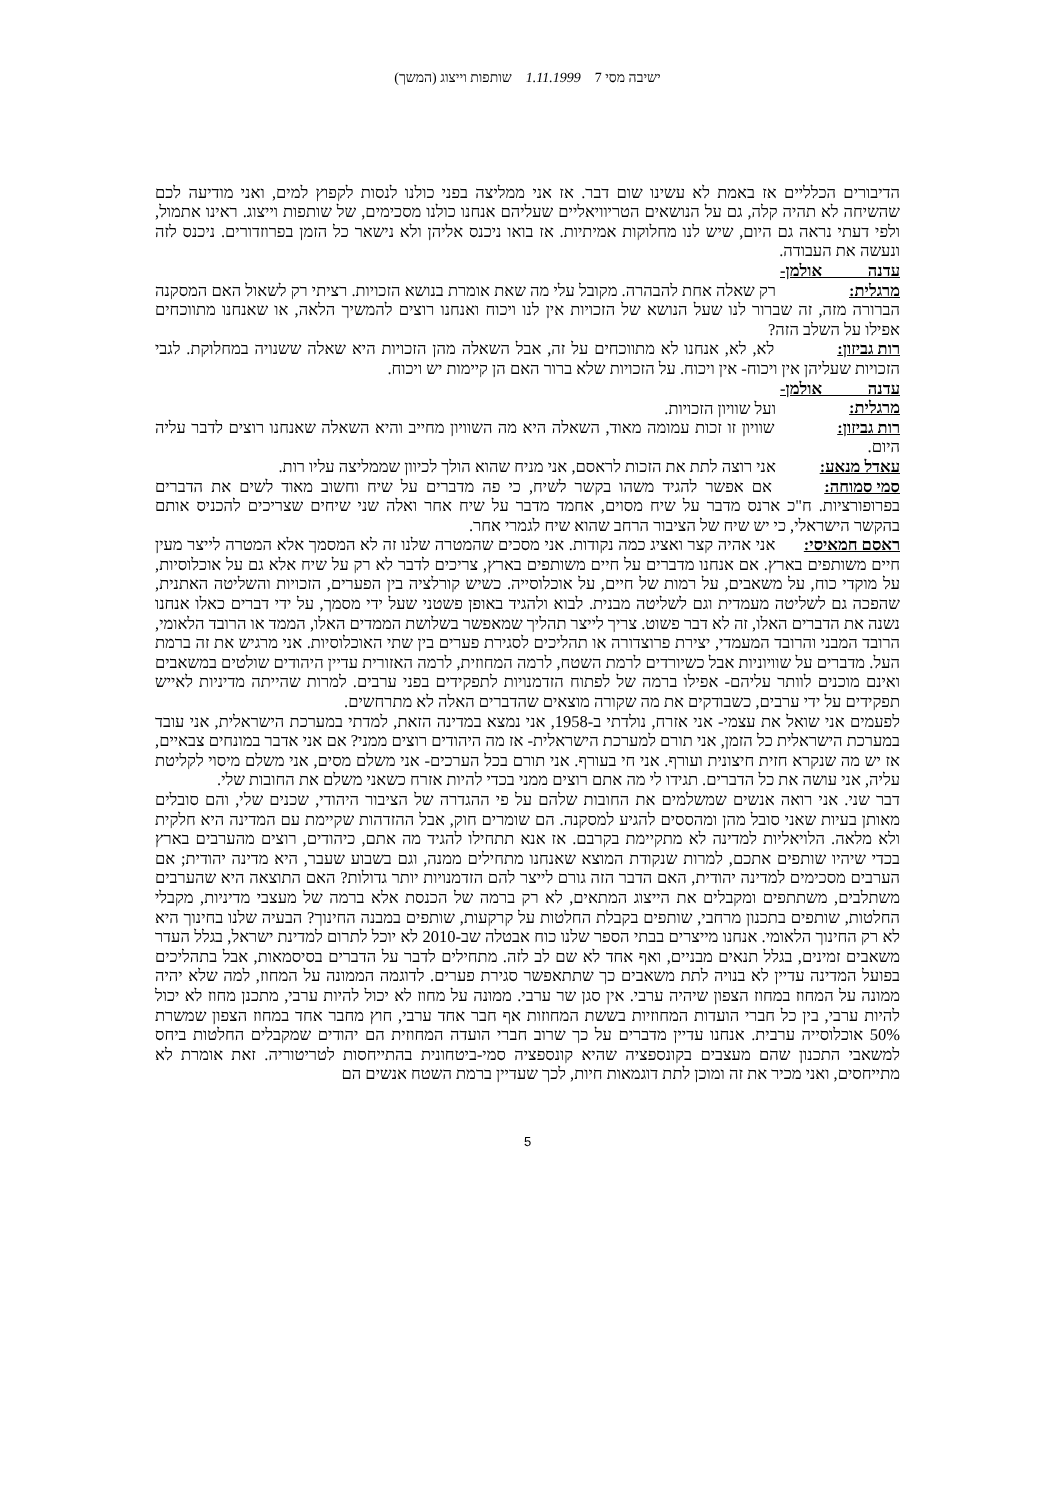ישיבה מסי 7 1.11.1999 שותפות וייצוג (המשך)
הדיבורים הכלליים אז באמת לא עשינו שום דבר. אז אני ממליצה בפני כולנו לנסות לקפוץ למים, ואני מודיעה לכם שהשיחה לא תהיה קלה, גם על הנושאים הטריוויאליים שעליהם אנחנו כולנו מסכימים, של שותפות וייצוג. ראינו אתמול, ולפי דעתי נראה גם היום, שיש לנו מחלוקות אמיתיות. אז בואו ניכנס אליהן ולא נישאר כל הזמן בפרוזדורים. ניכנס לזה ונעשה את העבודה.
עדנה אולמן-מרגלית: רק שאלה אחת להבהרה. מקובל עלי מה שאת אומרת בנושא הזכויות. רציתי רק לשאול האם המסקנה הברורה מזה, זה שברור לנו שעל הנושא של הזכויות אין לנו ויכוח ואנחנו רוצים להמשיך הלאה, או שאנחנו מתווכחים אפילו על השלב הזה?
רות גביזון: לא, לא, אנחנו לא מתווכחים על זה, אבל השאלה מהן הזכויות היא שאלה ששנויה במחלוקת. לגבי הזכויות שעליהן אין ויכוח- אין ויכוח. על הזכויות שלא ברור האם הן קיימות יש ויכוח.
עדנה אולמן-מרגלית: ועל שוויון הזכויות.
רות גביזון: שוויון זו זכות עמומה מאוד, השאלה היא מה השוויון מחייב והיא השאלה שאנחנו רוצים לדבר עליה היום.
עאדל מנאע: אני רוצה לתת את הזכות לראסם, אני מניח שהוא הולך לכיוון שממליצה עליו רות.
סמי סמוחה: אם אפשר להגיד משהו בקשר לשיח, כי פה מדברים על שיח וחשוב מאוד לשים את הדברים בפרופורציות. ח"כ ארנס מדבר על שיח מסוים, אחמד מדבר על שיח אחר ואלה שני שיחים שצריכים להכניס אותם בהקשר הישראלי, כי יש שיח של הציבור הרחב שהוא שיח לגמרי אחר.
ראסם חמאיסי: אני אהיה קצר ואציג כמה נקודות. אני מסכים שהמטרה שלנו זה לא המסמך אלא המטרה לייצר מעין חיים משותפים בארץ. אם אנחנו מדברים על חיים משותפים בארץ, צריכים לדבר לא רק על שיח אלא גם על אוכלוסיות, על מוקדי כוח, על משאבים, על רמות של חיים, על אוכלוסייה. כשיש קורלציה בין הפערים, הזכויות והשליטה האתנית, שהפכה גם לשליטה מעמדית וגם לשליטה מבנית. לבוא ולהגיד באופן פשטני שעל ידי מסמך, על ידי דברים כאלו אנחנו נשנה את הדברים האלו, זה לא דבר פשוט. צריך לייצר תהליך שמאפשר בשלושת הממדים האלו, הממד או הרובד הלאומי, הרובד המבני והרובד המעמדי, יצירת פרוצדורה או תהליכים לסגירת פערים בין שתי האוכלוסיות. אני מרגיש את זה ברמת העל. מדברים על שוויוניות אבל כשיורדים לרמת השטח, לרמה המחוזית, לרמה האזורית עדיין היהודים שולטים במשאבים ואינם מוכנים לוותר עליהם- אפילו ברמה של לפתוח הזדמנויות לתפקידים בפני ערבים. למרות שהייתה מדיניות לאייש תפקידים על ידי ערבים, כשבודקים את מה שקורה מוצאים שהדברים האלה לא מתרחשים.
לפעמים אני שואל את עצמי- אני אזרח, נולדתי ב-1958, אני נמצא במדינה הזאת, למדתי במערכת הישראלית, אני עובד במערכת הישראלית כל הזמן, אני תורם למערכת הישראלית- אז מה היהודים רוצים ממני? אם אני אדבר במונחים צבאיים, אז יש מה שנקרא חזית חיצונית ועורף. אני חי בעורף. אני תורם בכל הערכים- אני משלם מסים, אני משלם מיסוי לקליטת עליה, אני עושה את כל הדברים. תגידו לי מה אתם רוצים ממני בכדי להיות אזרח כשאני משלם את החובות שלי.
דבר שני. אני רואה אנשים שמשלמים את החובות שלהם על פי ההגדרה של הציבור היהודי, שכנים שלי, והם סובלים מאותן בעיות שאני סובל מהן ומהססים להגיע למסקנה. הם שומרים חוק, אבל ההזדהות שקיימת עם המדינה היא חלקית ולא מלאה. הלויאליות למדינה לא מתקיימת בקרבם. אז אנא תתחילו להגיד מה אתם, כיהודים, רוצים מהערבים בארץ בכדי שיהיו שותפים אתכם, למרות שנקודת המוצא שאנחנו מתחילים ממנה, וגם בשבוע שעבר, היא מדינה יהודית; אם הערבים מסכימים למדינה יהודית, האם הדבר הזה גורם לייצר להם הזדמנויות יותר גדולות? האם התוצאה היא שהערבים משתלבים, משתתפים ומקבלים את הייצוג המתאים, לא רק ברמה של הכנסת אלא ברמה של מעצבי מדיניות, מקבלי החלטות, שותפים בתכנון מרחבי, שותפים בקבלת החלטות על קרקעות, שותפים במבנה החינוך? הבעיה שלנו בחינוך היא לא רק החינוך הלאומי. אנחנו מייצרים בבתי הספר שלנו כוח אבטלה שב-2010 לא יוכל לתרום למדינת ישראל, בגלל העדר משאבים זמינים, בגלל תנאים מבניים, ואף אחד לא שם לב לזה. מתחילים לדבר על הדברים בסיסמאות, אבל בתהליכים בפועל המדינה עדיין לא בנויה לתת משאבים כך שתתאפשר סגירת פערים. לדוגמה הממונה על המחוז, למה שלא יהיה ממונה על המחוז במחוז הצפון שיהיה ערבי. אין סגן שר ערבי. ממונה על מחוז לא יכול להיות ערבי, מתכנן מחוז לא יכול להיות ערבי, בין כל חברי הועדות המחוזיות בששת המחוזות אף חבר אחד ערבי, חוץ מחבר אחד במחוז הצפון שמשרת 50% אוכלוסייה ערבית. אנחנו עדיין מדברים על כך שרוב חברי הועדה המחוזית הם יהודים שמקבלים החלטות ביחס למשאבי התכנון שהם מעצבים בקונספציה שהיא קונספציה סמי-ביטחונית בהתייחסות לטריטוריה. זאת אומרת לא מתייחסים, ואני מכיר את זה ומוכן לתת דוגמאות חיות, לכך שעדיין ברמת השטח אנשים הם
5